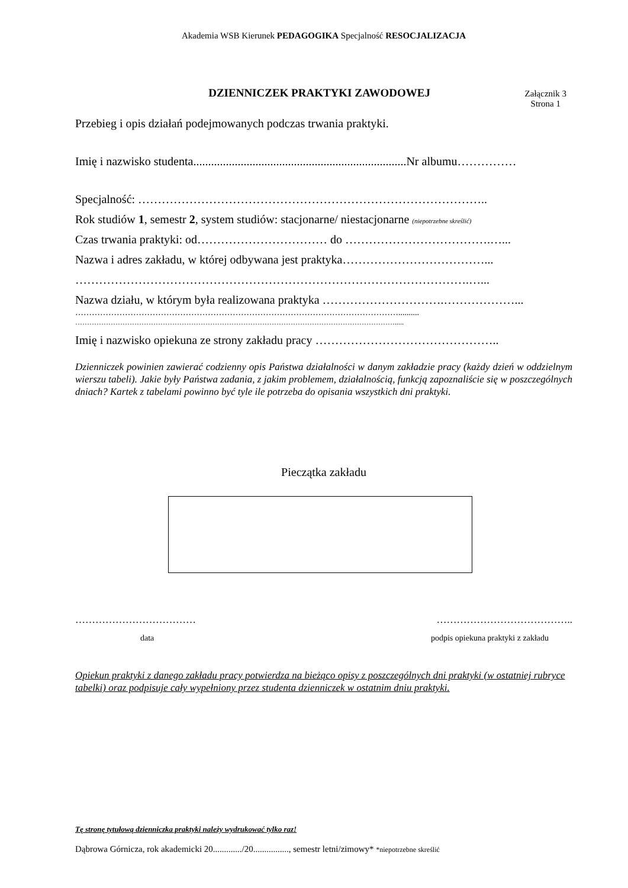Akademia WSB Kierunek PEDAGOGIKA Specjalność RESOCJALIZACJA
DZIENNICZEK PRAKTYKI ZAWODOWEJ
Załącznik 3
Strona 1
Przebieg i opis działań podejmowanych podczas trwania praktyki.
Imię i nazwisko studenta........................................................................Nr albumu……………
Specjalność: ……………………………………………………………………………..
Rok studiów 1, semestr 2, system studiów: stacjonarne/ niestacjonarne (niepotrzebne skreślić)
Czas trwania praktyki: od…………………………… do ……………………………….…...
Nazwa i adres zakładu, w której odbywana jest praktyka………………………………...
……………………………………………………………………………………….…...
Nazwa działu, w którym była realizowana praktyka ………………………….………………...
………………………………………………………………………………………………………..........
……………………………………………………………………………………………………………………….....
Imię i nazwisko opiekuna ze strony zakładu pracy ………………………………………..
Dzienniczek powinien zawierać codzienny opis Państwa działalności w danym zakładzie pracy (każdy dzień w oddzielnym wierszu tabeli). Jakie były Państwa zadania, z jakim problemem, działalnością, funkcją zapoznaliście się w poszczególnych dniach? Kartek z tabelami powinno być tyle ile potrzeba do opisania wszystkich dni praktyki.
Pieczątka zakładu
……………………………… …………………………………..
data podpis opiekuna praktyki z zakładu
Opiekun praktyki z danego zakładu pracy potwierdza na bieżąco opisy z poszczególnych dni praktyki (w ostatniej rubryce tabelki) oraz podpisuje cały wypełniony przez studenta dzienniczek w ostatnim dniu praktyki.
Tę stronę tytułową dzienniczka praktyki należy wydrukować tylko raz!
Dąbrowa Górnicza, rok akademicki 20............./20................, semestr letni/zimowy* *niepotrzebne skreślić